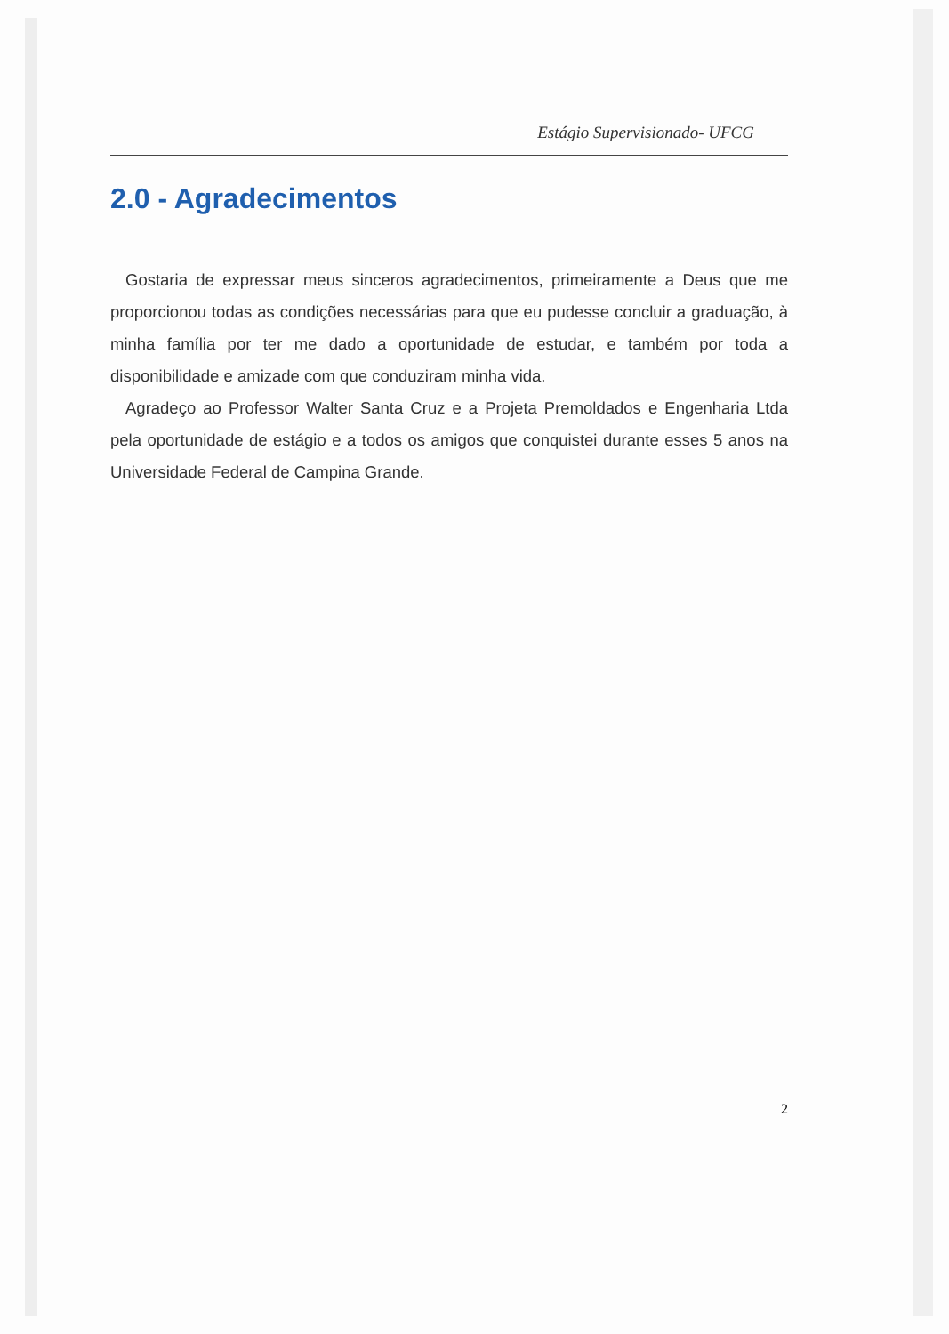Estágio Supervisionado- UFCG
2.0 - Agradecimentos
Gostaria de expressar meus sinceros agradecimentos, primeiramente a Deus que me proporcionou todas as condições necessárias para que eu pudesse concluir a graduação, à minha família por ter me dado a oportunidade de estudar, e também por toda a disponibilidade e amizade com que conduziram minha vida.
Agradeço ao Professor Walter Santa Cruz e a Projeta Premoldados e Engenharia Ltda pela oportunidade de estágio e a todos os amigos que conquistei durante esses 5 anos na Universidade Federal de Campina Grande.
2